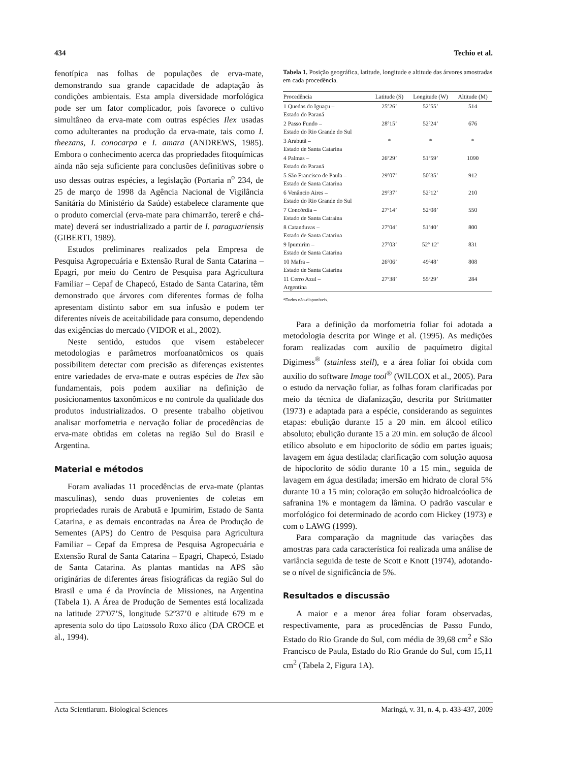434 Techio et al.
fenotípica nas folhas de populações de erva-mate, demonstrando sua grande capacidade de adaptação às condições ambientais. Esta ampla diversidade morfológica pode ser um fator complicador, pois favorece o cultivo simultâneo da erva-mate com outras espécies Ilex usadas como adulterantes na produção da erva-mate, tais como I. theezans, I. conocarpa e I. amara (ANDREWS, 1985). Embora o conhecimento acerca das propriedades fitoquímicas ainda não seja suficiente para conclusões definitivas sobre o uso dessas outras espécies, a legislação (Portaria n<sup>o</sup> 234, de 25 de março de 1998 da Agência Nacional de Vigilância Sanitária do Ministério da Saúde) estabelece claramente que o produto comercial (erva-mate para chimarrão, tererê e chá-mate) deverá ser industrializado a partir de I. paraguariensis (GIBERTI, 1989).
Estudos preliminares realizados pela Empresa de Pesquisa Agropecuária e Extensão Rural de Santa Catarina – Epagri, por meio do Centro de Pesquisa para Agricultura Familiar – Cepaf de Chapecó, Estado de Santa Catarina, têm demonstrado que árvores com diferentes formas de folha apresentam distinto sabor em sua infusão e podem ter diferentes níveis de aceitabilidade para consumo, dependendo das exigências do mercado (VIDOR et al., 2002).
Neste sentido, estudos que visem estabelecer metodologias e parâmetros morfoanatômicos os quais possibilitem detectar com precisão as diferenças existentes entre variedades de erva-mate e outras espécies de Ilex são fundamentais, pois podem auxiliar na definição de posicionamentos taxonômicos e no controle da qualidade dos produtos industrializados. O presente trabalho objetivou analisar morfometria e nervação foliar de procedências de erva-mate obtidas em coletas na região Sul do Brasil e Argentina.
Material e métodos
Foram avaliadas 11 procedências de erva-mate (plantas masculinas), sendo duas provenientes de coletas em propriedades rurais de Arabutã e Ipumirim, Estado de Santa Catarina, e as demais encontradas na Área de Produção de Sementes (APS) do Centro de Pesquisa para Agricultura Familiar – Cepaf da Empresa de Pesquisa Agropecuária e Extensão Rural de Santa Catarina – Epagri, Chapecó, Estado de Santa Catarina. As plantas mantidas na APS são originárias de diferentes áreas fisiográficas da região Sul do Brasil e uma é da Província de Missiones, na Argentina (Tabela 1). A Área de Produção de Sementes está localizada na latitude 27º07’S, longitude 52º37’0 e altitude 679 m e apresenta solo do tipo Latossolo Roxo álico (DA CROCE et al., 1994).
Tabela 1. Posição geográfica, latitude, longitude e altitude das árvores amostradas em cada procedência.
| Procedência | Latitude (S) | Longitude (W) | Altitude (M) |
| --- | --- | --- | --- |
| 1 Quedas do Iguaçu – Estado do Paraná | 25º26’ | 52º55’ | 514 |
| 2 Passo Fundo – Estado do Rio Grande do Sul | 28º15’ | 52º24’ | 676 |
| 3 Arabutã – Estado de Santa Catarina | * | * | * |
| 4 Palmas – Estado do Paraná | 26º29’ | 51º59’ | 1090 |
| 5 São Francisco de Paula – Estado de Santa Catarina | 29º07’ | 50º35’ | 912 |
| 6 Venâncio Aires – Estado do Rio Grande do Sul | 29º37’ | 52º12’ | 210 |
| 7 Concórdia – Estado de Santa Catraina | 27º14’ | 52º08’ | 550 |
| 8 Catanduvas – Estado de Santa Catarina | 27º04’ | 51º40’ | 800 |
| 9 Ipumirim – Estado de Santa Catarina | 27º03’ | 52º 12’ | 831 |
| 10 Mafra – Estado de Santa Catarina | 26º06’ | 49º48’ | 808 |
| 11 Cerro Azul – Argentina | 27º38’ | 55º29’ | 284 |
*Dados não-disponíveis.
Para a definição da morfometria foliar foi adotada a metodologia descrita por Winge et al. (1995). As medições foram realizadas com auxílio de paquímetro digital Digimess<sup>®</sup> (stainless stell), e a área foliar foi obtida com auxílio do software Image tool<sup>®</sup> (WILCOX et al., 2005). Para o estudo da nervação foliar, as folhas foram clarificadas por meio da técnica de diafanização, descrita por Strittmatter (1973) e adaptada para a espécie, considerando as seguintes etapas: ebulição durante 15 a 20 min. em álcool etílico absoluto; ebulição durante 15 a 20 min. em solução de álcool etílico absoluto e em hipoclorito de sódio em partes iguais; lavagem em água destilada; clarificação com solução aquosa de hipoclorito de sódio durante 10 a 15 min., seguida de lavagem em água destilada; imersão em hidrato de cloral 5% durante 10 a 15 min; coloração em solução hidroalcóolica de safranina 1% e montagem da lâmina. O padrão vascular e morfológico foi determinado de acordo com Hickey (1973) e com o LAWG (1999).
Para comparação da magnitude das variações das amostras para cada característica foi realizada uma análise de variância seguida de teste de Scott e Knott (1974), adotando-se o nível de significância de 5%.
Resultados e discussão
A maior e a menor área foliar foram observadas, respectivamente, para as procedências de Passo Fundo, Estado do Rio Grande do Sul, com média de 39,68 cm<sup>2</sup> e São Francisco de Paula, Estado do Rio Grande do Sul, com 15,11 cm<sup>2</sup> (Tabela 2, Figura 1A).
Acta Scientiarum. Biological Sciences Maringá, v. 31, n. 4, p. 433-437, 2009